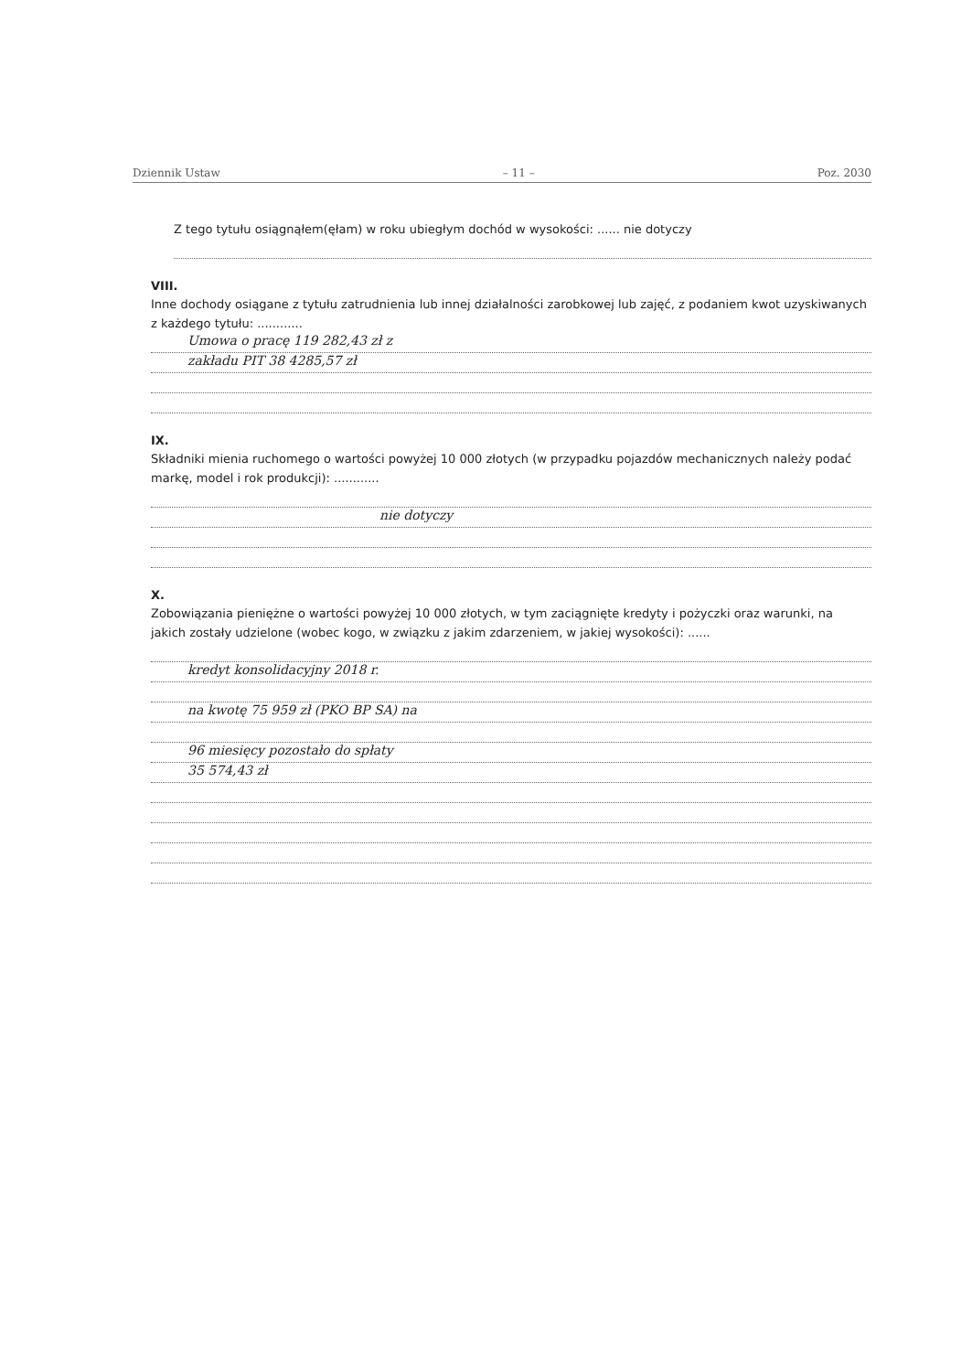Dziennik Ustaw – 11 – Poz. 2030
Z tego tytułu osiągnąłem(ęłam) w roku ubiegłym dochód w wysokości: ...... nie dotyczy
VIII.
Inne dochody osiągane z tytułu zatrudnienia lub innej działalności zarobkowej lub zajęć, z podaniem kwot uzyskiwanych z każdego tytułu: ............
Umowa o pracę 119 282,43 zł z
zakładu PIT 38 4285,57 zł
IX.
Składniki mienia ruchomego o wartości powyżej 10 000 złotych (w przypadku pojazdów mechanicznych należy podać markę, model i rok produkcji): ............
nie dotyczy
X.
Zobowiązania pieniężne o wartości powyżej 10 000 złotych, w tym zaciągnięte kredyty i pożyczki oraz warunki, na jakich zostały udzielone (wobec kogo, w związku z jakim zdarzeniem, w jakiej wysokości): ......
kredyt konsolidacyjny 2018 r.
na kwotę 75 959 zł (PKO BP SA) na
96 miesięcy pozostało do spłaty
35 574,43 zł